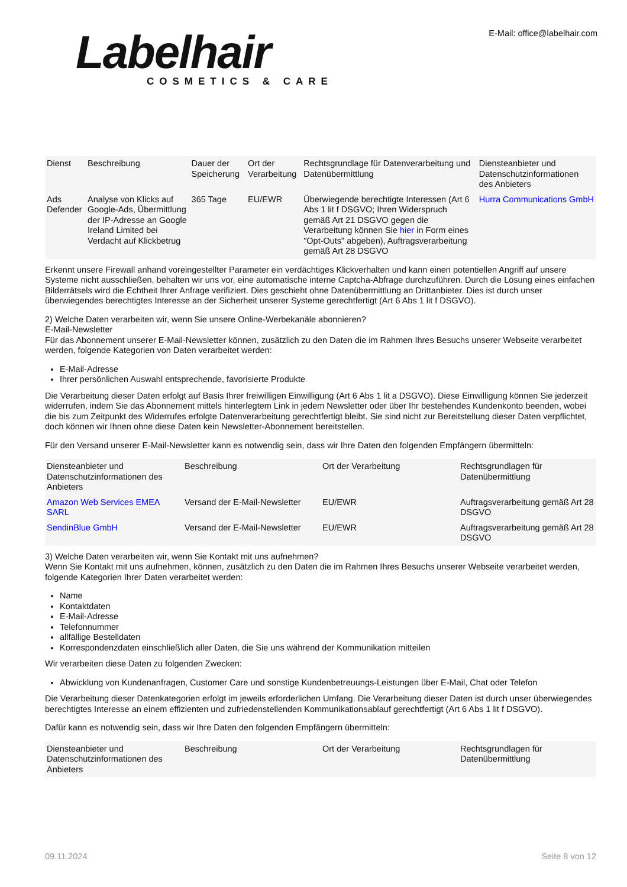Labelhair
COSMETICS & CARE
E-Mail: office@labelhair.com
| Dienst | Beschreibung | Dauer der Speicherung | Ort der Verarbeitung | Rechtsgrundlage für Datenverarbeitung und Datenübermittlung | Diensteanbieter und Datenschutzinformationen des Anbieters |
| --- | --- | --- | --- | --- | --- |
| Ads Defender | Analyse von Klicks auf Google-Ads, Übermittlung der IP-Adresse an Google Ireland Limited bei Verdacht auf Klickbetrug | 365 Tage | EU/EWR | Überwiegende berechtigte Interessen (Art 6 Abs 1 lit f DSGVO; Ihren Widerspruch gemäß Art 21 DSGVO gegen die Verarbeitung können Sie hier in Form eines "Opt-Outs" abgeben), Auftragsverarbeitung gemäß Art 28 DSGVO | Hurra Communications GmbH |
Erkennt unsere Firewall anhand voreingestellter Parameter ein verdächtiges Klickverhalten und kann einen potentiellen Angriff auf unsere Systeme nicht ausschließen, behalten wir uns vor, eine automatische interne Captcha-Abfrage durchzuführen. Durch die Lösung eines einfachen Bilderrätsels wird die Echtheit Ihrer Anfrage verifiziert. Dies geschieht ohne Datenübermittlung an Drittanbieter. Dies ist durch unser überwiegendes berechtigtes Interesse an der Sicherheit unserer Systeme gerechtfertigt (Art 6 Abs 1 lit f DSGVO).
2) Welche Daten verarbeiten wir, wenn Sie unsere Online-Werbekanäle abonnieren?
E-Mail-Newsletter
Für das Abonnement unserer E-Mail-Newsletter können, zusätzlich zu den Daten die im Rahmen Ihres Besuchs unserer Webseite verarbeitet werden, folgende Kategorien von Daten verarbeitet werden:
E-Mail-Adresse
Ihrer persönlichen Auswahl entsprechende, favorisierte Produkte
Die Verarbeitung dieser Daten erfolgt auf Basis Ihrer freiwilligen Einwilligung (Art 6 Abs 1 lit a DSGVO). Diese Einwilligung können Sie jederzeit widerrufen, indem Sie das Abonnement mittels hinterlegtem Link in jedem Newsletter oder über Ihr bestehendes Kundenkonto beenden, wobei die bis zum Zeitpunkt des Widerrufes erfolgte Datenverarbeitung gerechtfertigt bleibt. Sie sind nicht zur Bereitstellung dieser Daten verpflichtet, doch können wir Ihnen ohne diese Daten kein Newsletter-Abonnement bereitstellen.
Für den Versand unserer E-Mail-Newsletter kann es notwendig sein, dass wir Ihre Daten den folgenden Empfängern übermitteln:
| Diensteanbieter und Datenschutzinformationen des Anbieters | Beschreibung | Ort der Verarbeitung | Rechtsgrundlagen für Datenübermittlung |
| --- | --- | --- | --- |
| Amazon Web Services EMEA SARL | Versand der E-Mail-Newsletter | EU/EWR | Auftragsverarbeitung gemäß Art 28 DSGVO |
| SendinBlue GmbH | Versand der E-Mail-Newsletter | EU/EWR | Auftragsverarbeitung gemäß Art 28 DSGVO |
3) Welche Daten verarbeiten wir, wenn Sie Kontakt mit uns aufnehmen?
Wenn Sie Kontakt mit uns aufnehmen, können, zusätzlich zu den Daten die im Rahmen Ihres Besuchs unserer Webseite verarbeitet werden, folgende Kategorien Ihrer Daten verarbeitet werden:
Name
Kontaktdaten
E-Mail-Adresse
Telefonnummer
allfällige Bestelldaten
Korrespondenzdaten einschließlich aller Daten, die Sie uns während der Kommunikation mitteilen
Wir verarbeiten diese Daten zu folgenden Zwecken:
Abwicklung von Kundenanfragen, Customer Care und sonstige Kundenbetreuungs-Leistungen über E-Mail, Chat oder Telefon
Die Verarbeitung dieser Datenkategorien erfolgt im jeweils erforderlichen Umfang. Die Verarbeitung dieser Daten ist durch unser überwiegendes berechtigtes Interesse an einem effizienten und zufriedenstellenden Kommunikationsablauf gerechtfertigt (Art 6 Abs 1 lit f DSGVO).
Dafür kann es notwendig sein, dass wir Ihre Daten den folgenden Empfängern übermitteln:
| Diensteanbieter und Datenschutzinformationen des Anbieters | Beschreibung | Ort der Verarbeitung | Rechtsgrundlagen für Datenübermittlung |
| --- | --- | --- | --- |
09.11.2024 Seite 8 von 12